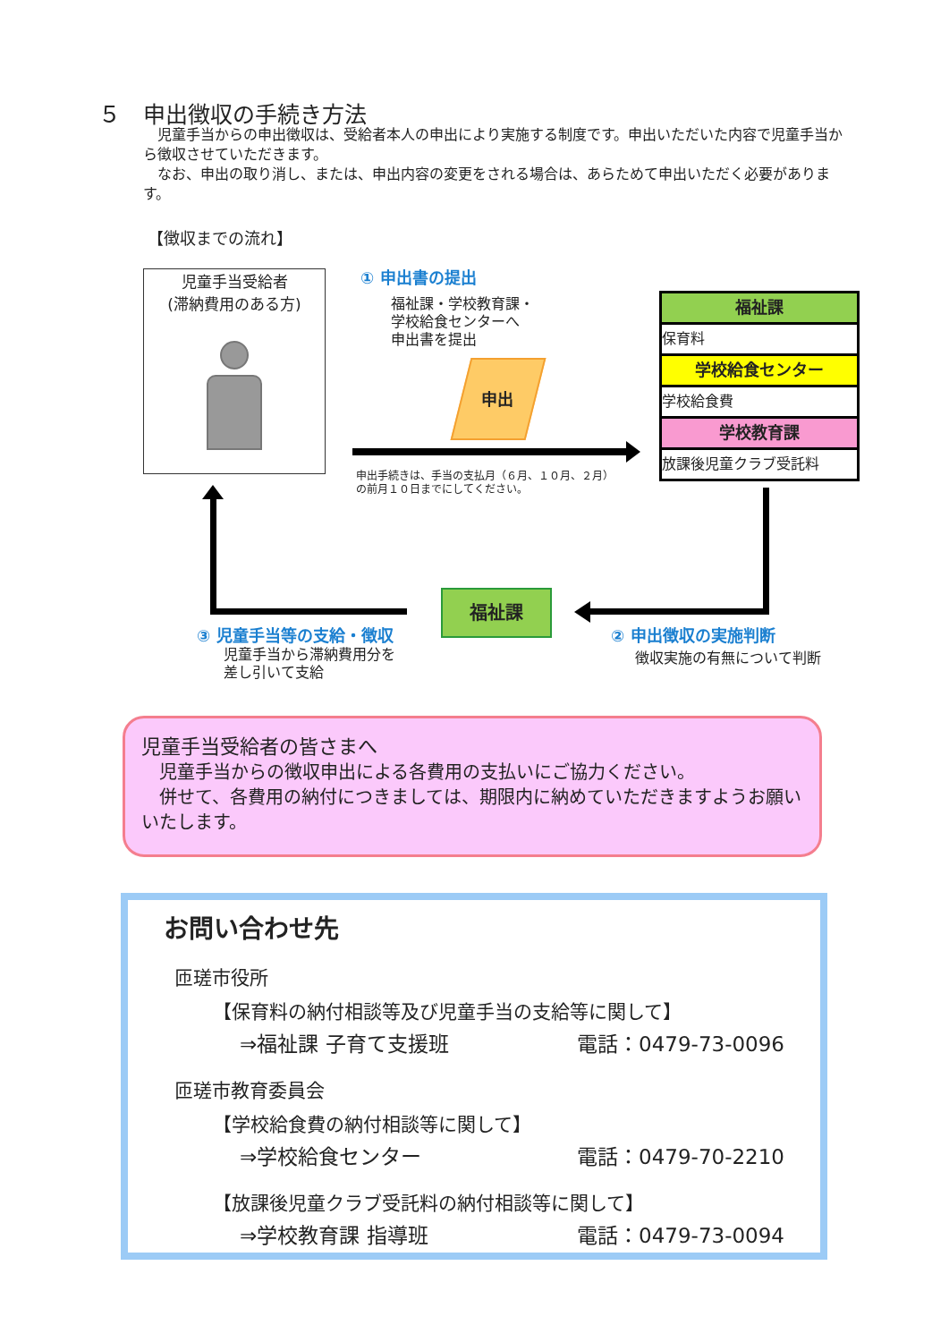５　申出徴収の手続き方法
　児童手当からの申出徴収は、受給者本人の申出により実施する制度です。申出いただいた内容で児童手当から徴収させていただきます。
　なお、申出の取り消し、または、申出内容の変更をされる場合は、あらためて申出いただく必要があります。
【徴収までの流れ】
児童手当受給者
(滞納費用のある方)
① 申出書の提出
福祉課・学校教育課・
学校給食センターへ
申出書を提出
申出
申出手続きは、手当の支払月（６月、１０月、２月）
の前月１０日までにしてください。
福祉課
保育料
学校給食センター
学校給食費
学校教育課
放課後児童クラブ受託料
福祉課
③ 児童手当等の支給・徴収
児童手当から滞納費用分を
差し引いて支給
② 申出徴収の実施判断
徴収実施の有無について判断
児童手当受給者の皆さまへ
　児童手当からの徴収申出による各費用の支払いにご協力ください。
　併せて、各費用の納付につきましては、期限内に納めていただきますようお願いいたします。
お問い合わせ先
匝瑳市役所
【保育料の納付相談等及び児童手当の支給等に関して】
⇒福祉課 子育て支援班 電話：0479-73-0096
匝瑳市教育委員会
【学校給食費の納付相談等に関して】
⇒学校給食センター 電話：0479-70-2210
【放課後児童クラブ受託料の納付相談等に関して】
⇒学校教育課 指導班 電話：0479-73-0094